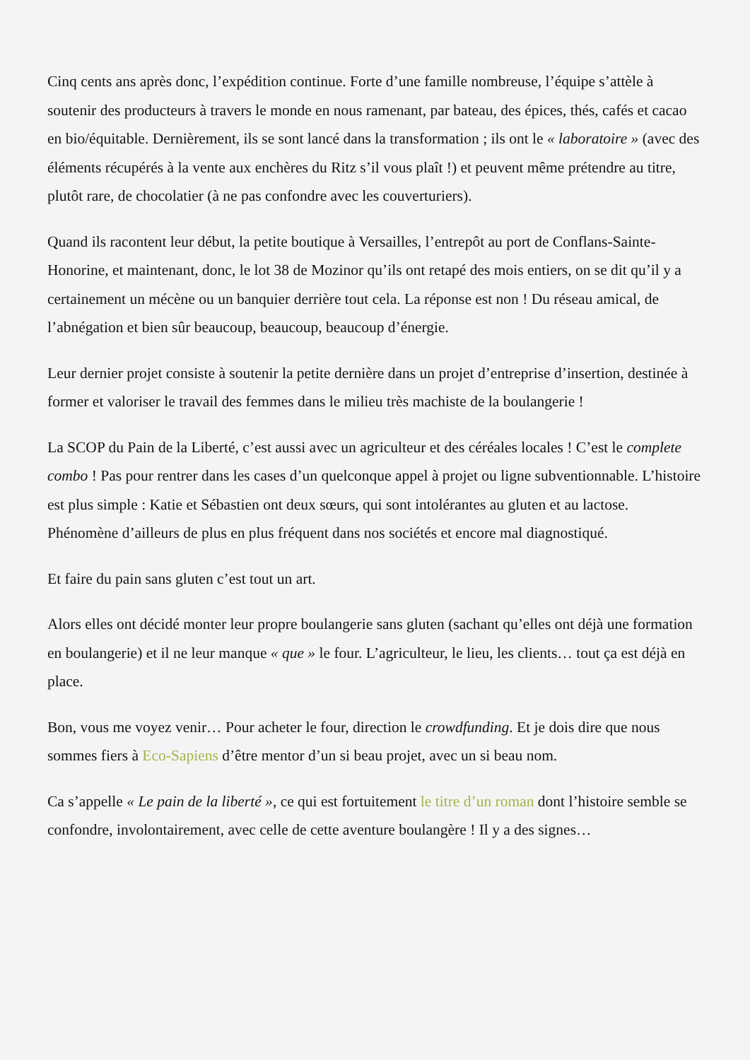Cinq cents ans après donc, l’expédition continue. Forte d’une famille nombreuse, l’équipe s’attèle à soutenir des producteurs à travers le monde en nous ramenant, par bateau, des épices, thés, cafés et cacao en bio/équitable. Dernièrement, ils se sont lancé dans la transformation ; ils ont le « laboratoire » (avec des éléments récupérés à la vente aux enchères du Ritz s’il vous plaît !) et peuvent même prétendre au titre, plutôt rare, de chocolatier (à ne pas confondre avec les couverturiers).
Quand ils racontent leur début, la petite boutique à Versailles, l’entrepôt au port de Conflans-Sainte-Honorine, et maintenant, donc, le lot 38 de Mozinor qu’ils ont retapé des mois entiers, on se dit qu’il y a certainement un mécène ou un banquier derrière tout cela. La réponse est non ! Du réseau amical, de l’abnégation et bien sûr beaucoup, beaucoup, beaucoup d’énergie.
Leur dernier projet consiste à soutenir la petite dernière dans un projet d’entreprise d’insertion, destinée à former et valoriser le travail des femmes dans le milieu très machiste de la boulangerie !
La SCOP du Pain de la Liberté, c’est aussi avec un agriculteur et des céréales locales ! C’est le complete combo ! Pas pour rentrer dans les cases d’un quelconque appel à projet ou ligne subventionnable. L’histoire est plus simple : Katie et Sébastien ont deux sœurs, qui sont intolérantes au gluten et au lactose. Phénomène d’ailleurs de plus en plus fréquent dans nos sociétés et encore mal diagnostiqué.
Et faire du pain sans gluten c’est tout un art.
Alors elles ont décidé monter leur propre boulangerie sans gluten (sachant qu’elles ont déjà une formation en boulangerie) et il ne leur manque « que » le four. L’agriculteur, le lieu, les clients… tout ça est déjà en place.
Bon, vous me voyez venir… Pour acheter le four, direction le crowdfunding. Et je dois dire que nous sommes fiers à Eco-Sapiens d’être mentor d’un si beau projet, avec un si beau nom.
Ca s’appelle « Le pain de la liberté », ce qui est fortuitement le titre d’un roman dont l’histoire semble se confondre, involontairement, avec celle de cette aventure boulangère ! Il y a des signes…